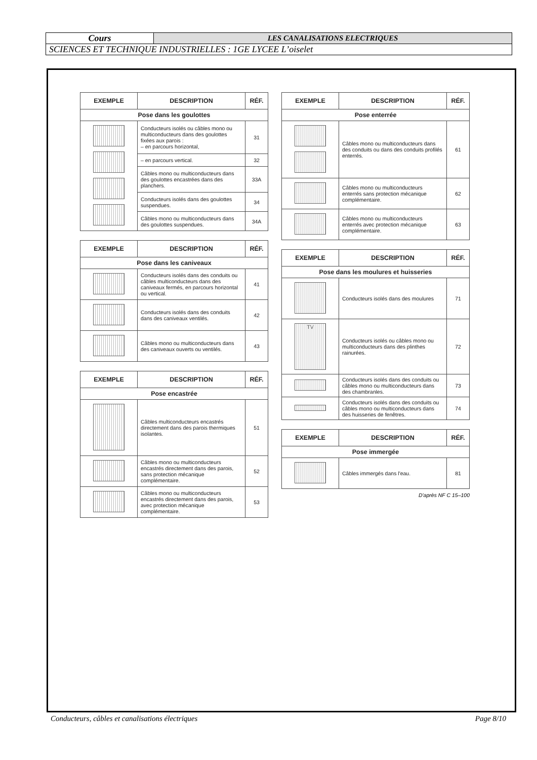| Cours | LES CANALISATIONS ELECTRIQUES |
| SCIENCES ET TECHNIQUE INDUSTRIELLES : 1GE LYCEE L’oiselet | |
| EXEMPLE | DESCRIPTION | RÉF. |
| --- | --- | --- |
| Pose dans les goulottes | | |
| | Conducteurs isolés ou câbles mono ou multiconducteurs dans des goulottes fixées aux parois : – en parcours horizontal, | 31 |
| | – en parcours vertical. | 32 |
| | Câbles mono ou multiconducteurs dans des goulottes encastrées dans des planchers. | 33A |
| | Conducteurs isolés dans des goulottes suspendues. | 34 |
| | Câbles mono ou multiconducteurs dans des goulottes suspendues. | 34A |
| EXEMPLE | DESCRIPTION | RÉF. |
| --- | --- | --- |
| Pose dans les caniveaux | | |
| | Conducteurs isolés dans des conduits ou câbles multiconducteurs dans des caniveaux fermés, en parcours horizontal ou vertical. | 41 |
| | Conducteurs isolés dans des conduits dans des caniveaux ventilés. | 42 |
| | Câbles mono ou multiconducteurs dans des caniveaux ouverts ou ventilés. | 43 |
| EXEMPLE | DESCRIPTION | RÉF. |
| --- | --- | --- |
| Pose encastrée | | |
| | Câbles multiconducteurs encastrés directement dans des parois thermiques isolantes. | 51 |
| | Câbles mono ou multiconducteurs encastrés directement dans des parois, sans protection mécanique complémentaire. | 52 |
| | Câbles mono ou multiconducteurs encastrés directement dans des parois, avec protection mécanique complémentaire. | 53 |
| EXEMPLE | DESCRIPTION | RÉF. |
| --- | --- | --- |
| Pose enterrée | | |
| | Câbles mono ou multiconducteurs dans des conduits ou dans des conduits profilés enterrés. | 61 |
| | Câbles mono ou multiconducteurs enterrés sans protection mécanique complémentaire. | 62 |
| | Câbles mono ou multiconducteurs enterrés avec protection mécanique complémentaire. | 63 |
| EXEMPLE | DESCRIPTION | RÉF. |
| --- | --- | --- |
| Pose dans les moulures et huisseries | | |
| | Conducteurs isolés dans des moulures | 71 |
| TV | Conducteurs isolés ou câbles mono ou multiconducteurs dans des plinthes rainurées. | 72 |
| | Conducteurs isolés dans des conduits ou câbles mono ou multiconducteurs dans des chambranles. | 73 |
| | Conducteurs isolés dans des conduits ou câbles mono ou multiconducteurs dans des huisseries de fenêtres. | 74 |
| EXEMPLE | DESCRIPTION | RÉF. |
| --- | --- | --- |
| Pose immergée | | |
| | Câbles immergés dans l'eau. | 81 |
D'après NF C 15–100
Conducteurs, câbles et canalisations électriques Page 8/10